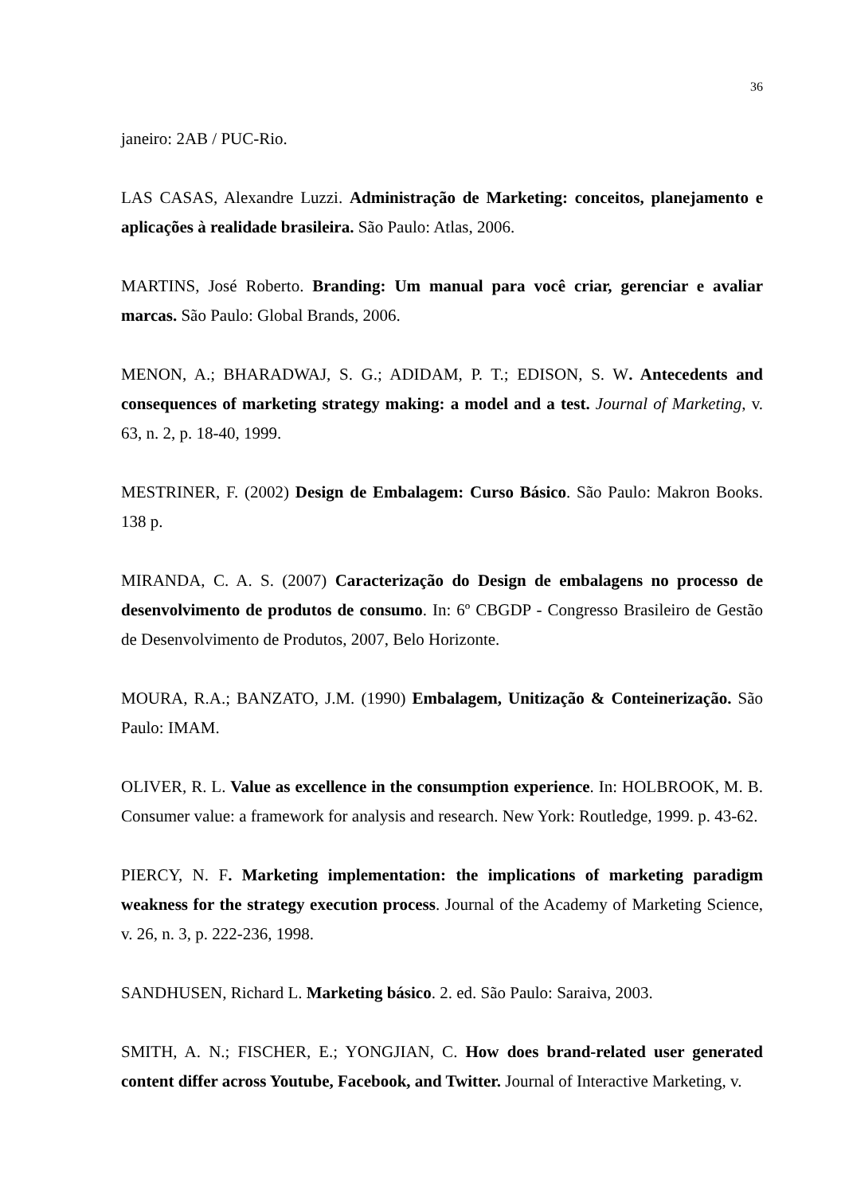36
janeiro: 2AB / PUC-Rio.
LAS CASAS, Alexandre Luzzi. Administração de Marketing: conceitos, planejamento e aplicações à realidade brasileira. São Paulo: Atlas, 2006.
MARTINS, José Roberto. Branding: Um manual para você criar, gerenciar e avaliar marcas. São Paulo: Global Brands, 2006.
MENON, A.; BHARADWAJ, S. G.; ADIDAM, P. T.; EDISON, S. W. Antecedents and consequences of marketing strategy making: a model and a test. Journal of Marketing, v. 63, n. 2, p. 18-40, 1999.
MESTRINER, F. (2002) Design de Embalagem: Curso Básico. São Paulo: Makron Books. 138 p.
MIRANDA, C. A. S. (2007) Caracterização do Design de embalagens no processo de desenvolvimento de produtos de consumo. In: 6º CBGDP - Congresso Brasileiro de Gestão de Desenvolvimento de Produtos, 2007, Belo Horizonte.
MOURA, R.A.; BANZATO, J.M. (1990) Embalagem, Unitização & Conteinerização. São Paulo: IMAM.
OLIVER, R. L. Value as excellence in the consumption experience. In: HOLBROOK, M. B. Consumer value: a framework for analysis and research. New York: Routledge, 1999. p. 43-62.
PIERCY, N. F. Marketing implementation: the implications of marketing paradigm weakness for the strategy execution process. Journal of the Academy of Marketing Science, v. 26, n. 3, p. 222-236, 1998.
SANDHUSEN, Richard L. Marketing básico. 2. ed. São Paulo: Saraiva, 2003.
SMITH, A. N.; FISCHER, E.; YONGJIAN, C. How does brand-related user generated content differ across Youtube, Facebook, and Twitter. Journal of Interactive Marketing, v.